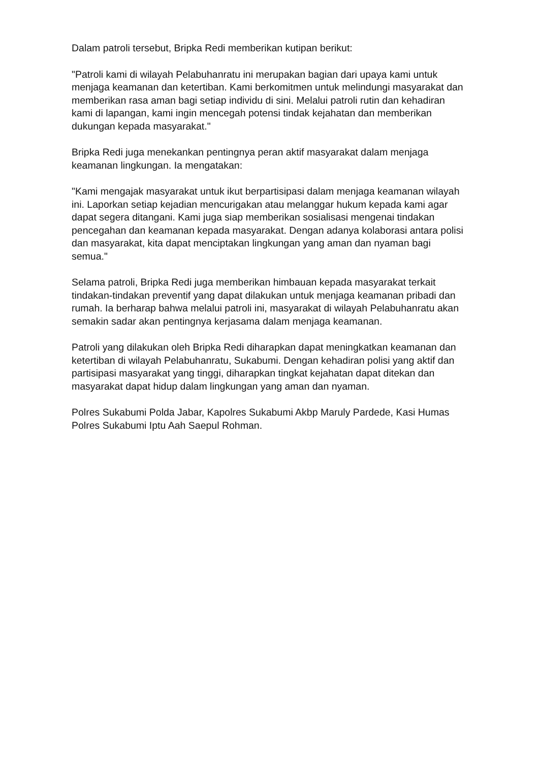Dalam patroli tersebut, Bripka Redi memberikan kutipan berikut:
"Patroli kami di wilayah Pelabuhanratu ini merupakan bagian dari upaya kami untuk menjaga keamanan dan ketertiban. Kami berkomitmen untuk melindungi masyarakat dan memberikan rasa aman bagi setiap individu di sini. Melalui patroli rutin dan kehadiran kami di lapangan, kami ingin mencegah potensi tindak kejahatan dan memberikan dukungan kepada masyarakat."
Bripka Redi juga menekankan pentingnya peran aktif masyarakat dalam menjaga keamanan lingkungan. Ia mengatakan:
"Kami mengajak masyarakat untuk ikut berpartisipasi dalam menjaga keamanan wilayah ini. Laporkan setiap kejadian mencurigakan atau melanggar hukum kepada kami agar dapat segera ditangani. Kami juga siap memberikan sosialisasi mengenai tindakan pencegahan dan keamanan kepada masyarakat. Dengan adanya kolaborasi antara polisi dan masyarakat, kita dapat menciptakan lingkungan yang aman dan nyaman bagi semua."
Selama patroli, Bripka Redi juga memberikan himbauan kepada masyarakat terkait tindakan-tindakan preventif yang dapat dilakukan untuk menjaga keamanan pribadi dan rumah. Ia berharap bahwa melalui patroli ini, masyarakat di wilayah Pelabuhanratu akan semakin sadar akan pentingnya kerjasama dalam menjaga keamanan.
Patroli yang dilakukan oleh Bripka Redi diharapkan dapat meningkatkan keamanan dan ketertiban di wilayah Pelabuhanratu, Sukabumi. Dengan kehadiran polisi yang aktif dan partisipasi masyarakat yang tinggi, diharapkan tingkat kejahatan dapat ditekan dan masyarakat dapat hidup dalam lingkungan yang aman dan nyaman.
Polres Sukabumi Polda Jabar, Kapolres Sukabumi Akbp Maruly Pardede, Kasi Humas Polres Sukabumi Iptu Aah Saepul Rohman.